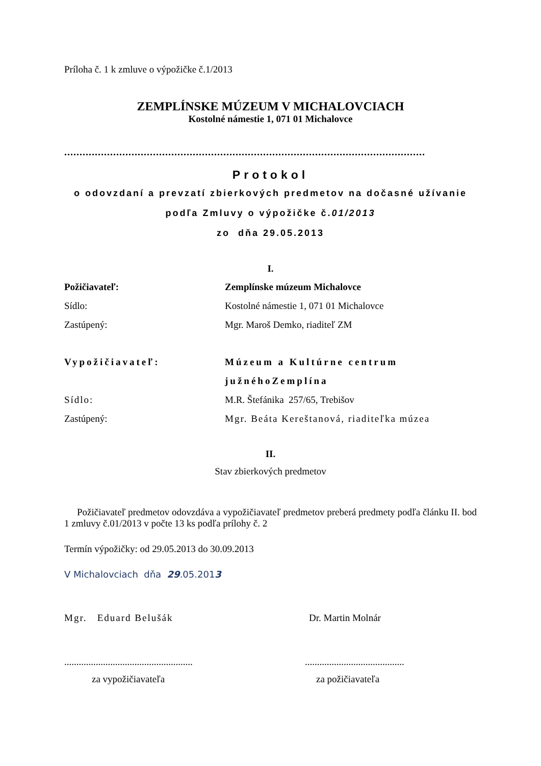Príloha č. 1 k zmluve o výpožičke č.1/2013
ZEMPLÍNSKE MÚZEUM V MICHALOVCIACH
Kostolné námestie 1, 071 01 Michalovce
......................................................................................................................
Protokol
o odovzdaní a prevzatí zbierkových predmetov na dočasné užívanie
podľa Zmluvy o výpožičke č.01/2013
zo dňa 29.05.2013
I.
Požičiavateľ: Zemplínske múzeum Michalovce
Sídlo: Kostolné námestie 1, 071 01 Michalovce
Zastúpený: Mgr. Maroš Demko, riaditeľ ZM
Vypožičiavateľ: Múzeum a Kultúrne centrum
južnéhoZemplína
Sídlo: M.R. Štefánika 257/65, Trebišov
Zastúpený: Mgr. Beáta Kereštanová, riaditeľka múzea
II.
Stav zbierkových predmetov
Požičiavateľ predmetov odovzdáva a vypožičiavateľ predmetov preberá predmety podľa článku II. bod 1 zmluvy č.01/2013 v počte 13 ks podľa prílohy č. 2
Termín výpožičky: od 29.05.2013 do 30.09.2013
V Michalovciach dňa 29.05.2013
Mgr. Eduard Belušák Dr. Martin Molnár
..............................................................................................
za vypožičiavateľa za požičiavateľa